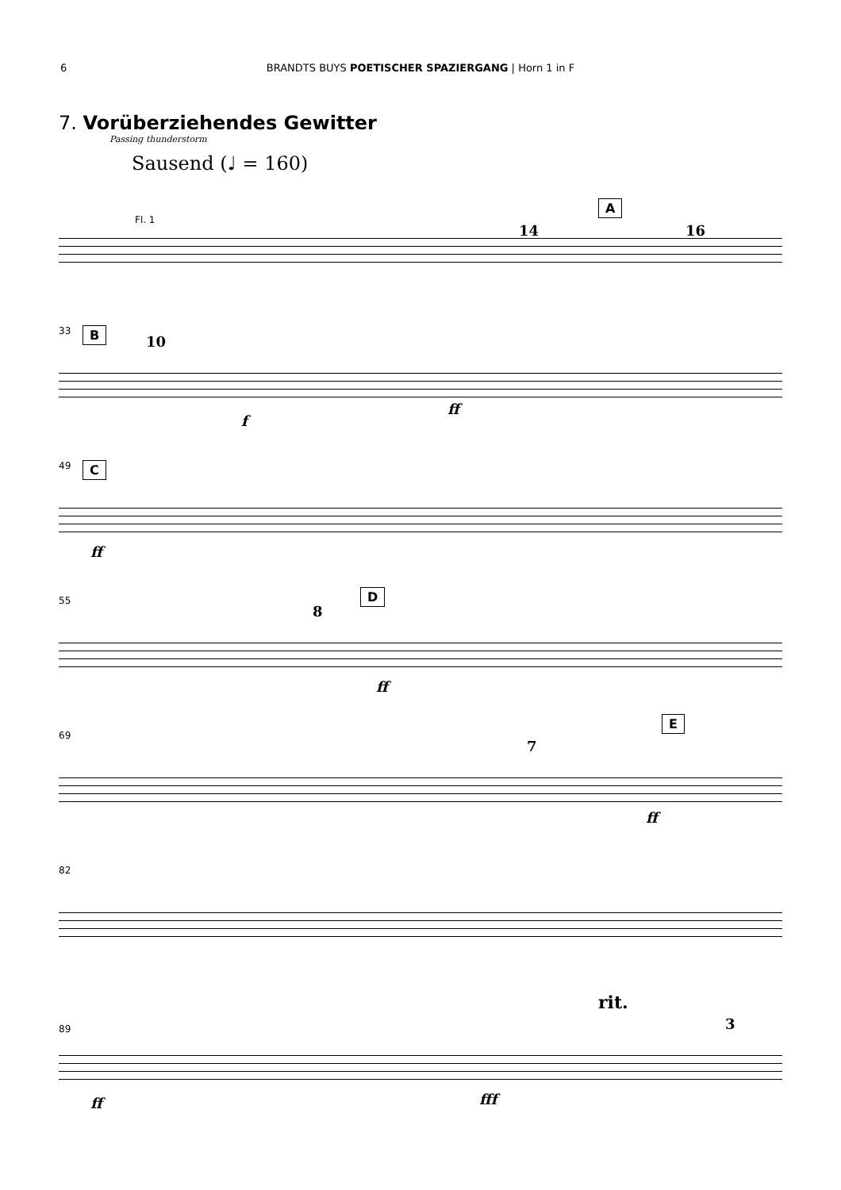6 BRANDTS BUYS POETISCHER SPAZIERGANG | Horn 1 in F
7. Vorüberziehendes Gewitter
Passing thunderstorm
Sausend (♩ = 160)
Fl. 1
14
A
16
33 B
10
f
ff
49 C
ff
55 D
8
ff
69
E
7
ff
82
89
rit.
3
ff fff